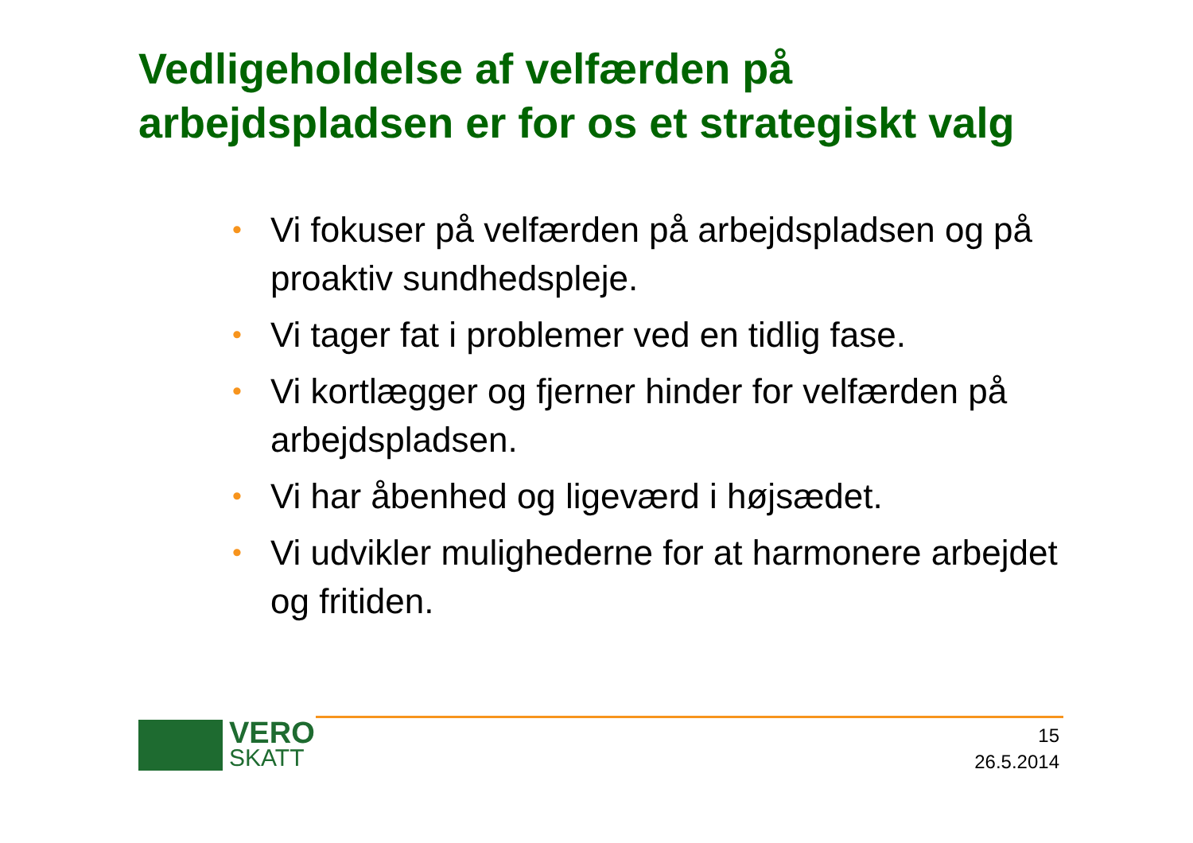Vedligeholdelse af velfærden på arbejdspladsen er for os et strategiskt valg
• Vi fokuser på velfærden på arbejdspladsen og på proaktiv sundhedspleje.
• Vi tager fat i problemer ved en tidlig fase.
• Vi kortlægger og fjerner hinder for velfærden på arbejdspladsen.
• Vi har åbenhed og ligeværd i højsædet.
• Vi udvikler mulighederne for at harmonere arbejdet og fritiden.
VERO
SKATT
15
26.5.2014